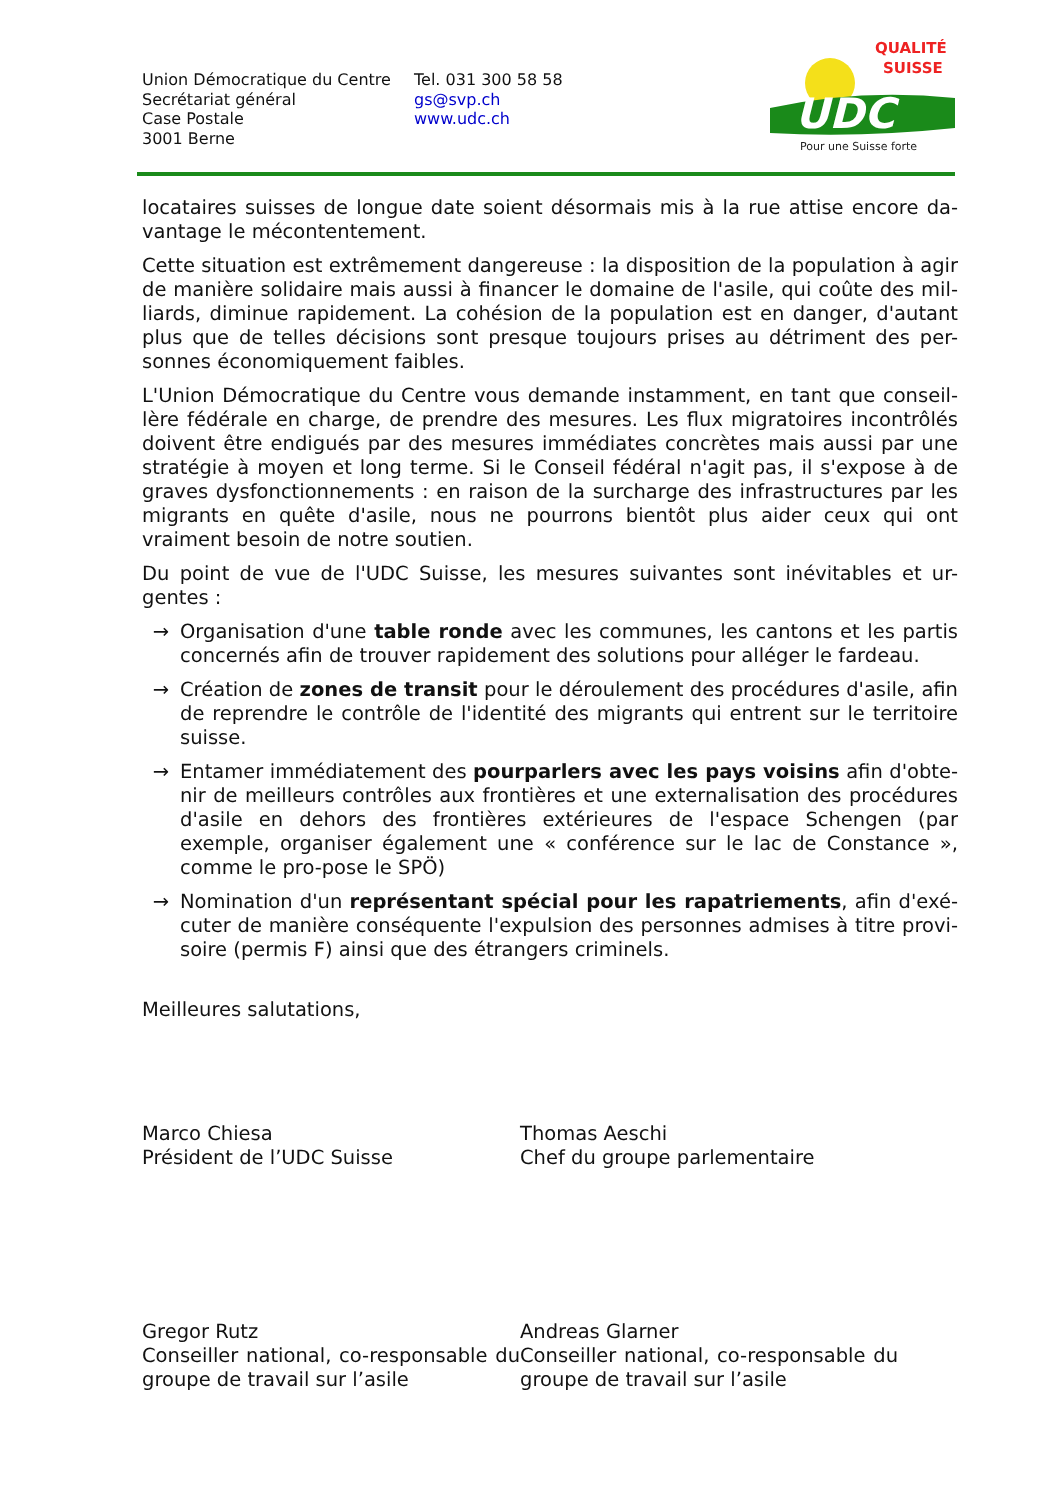Union Démocratique du Centre
Secrétariat général
Case Postale
3001 Berne
Tel. 031 300 58 58
gs@svp.ch
www.udc.ch
UDC
QUALITÉ
SUISSE
Pour une Suisse forte
locataires suisses de longue date soient désormais mis à la rue attise encore da-vantage le mécontentement.
Cette situation est extrêmement dangereuse : la disposition de la population à agir de manière solidaire mais aussi à financer le domaine de l'asile, qui coûte des mil-liards, diminue rapidement. La cohésion de la population est en danger, d'autant plus que de telles décisions sont presque toujours prises au détriment des per-sonnes économiquement faibles.
L'Union Démocratique du Centre vous demande instamment, en tant que conseil-lère fédérale en charge, de prendre des mesures. Les flux migratoires incontrôlés doivent être endigués par des mesures immédiates concrètes mais aussi par une stratégie à moyen et long terme. Si le Conseil fédéral n'agit pas, il s'expose à de graves dysfonctionnements : en raison de la surcharge des infrastructures par les migrants en quête d'asile, nous ne pourrons bientôt plus aider ceux qui ont vraiment besoin de notre soutien.
Du point de vue de l'UDC Suisse, les mesures suivantes sont inévitables et ur-gentes :
→ Organisation d'une table ronde avec les communes, les cantons et les partis concernés afin de trouver rapidement des solutions pour alléger le fardeau.
→ Création de zones de transit pour le déroulement des procédures d'asile, afin de reprendre le contrôle de l'identité des migrants qui entrent sur le territoire suisse.
→ Entamer immédiatement des pourparlers avec les pays voisins afin d'obte-nir de meilleurs contrôles aux frontières et une externalisation des procédures d'asile en dehors des frontières extérieures de l'espace Schengen (par exemple, organiser également une « conférence sur le lac de Constance », comme le pro-pose le SPÖ)
→ Nomination d'un représentant spécial pour les rapatriements, afin d'exé-cuter de manière conséquente l'expulsion des personnes admises à titre provi-soire (permis F) ainsi que des étrangers criminels.
Meilleures salutations,
Marco Chiesa
Président de l’UDC Suisse
Thomas Aeschi
Chef du groupe parlementaire
Gregor Rutz
Conseiller national, co-responsable du groupe de travail sur l’asile
Andreas Glarner
Conseiller national, co-responsable du groupe de travail sur l’asile